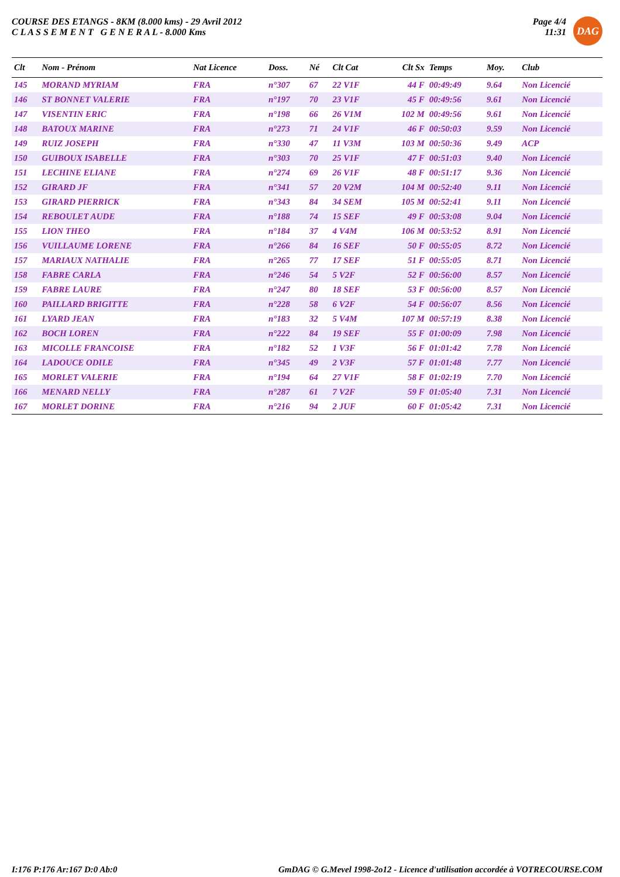COURSE DES ETANGS - 8KM (8.000 kms) - 29 Avril 2012
C L A S S E M E N T G E N E R A L - 8.000 Kms
Page 4/4
11:31
DAG
| Clt | Nom - Prénom | Nat Licence | Doss. | Né | Clt Cat | Clt Sx | Temps | Moy. | Club |
| --- | --- | --- | --- | --- | --- | --- | --- | --- | --- |
| 145 | MORAND MYRIAM | FRA | n°307 | 67 | 22 V1F | 44 F | 00:49:49 | 9.64 | Non Licencié |
| 146 | ST BONNET VALERIE | FRA | n°197 | 70 | 23 V1F | 45 F | 00:49:56 | 9.61 | Non Licencié |
| 147 | VISENTIN ERIC | FRA | n°198 | 66 | 26 V1M | 102 M | 00:49:56 | 9.61 | Non Licencié |
| 148 | BATOUX MARINE | FRA | n°273 | 71 | 24 V1F | 46 F | 00:50:03 | 9.59 | Non Licencié |
| 149 | RUIZ JOSEPH | FRA | n°330 | 47 | 11 V3M | 103 M | 00:50:36 | 9.49 | ACP |
| 150 | GUIBOUX ISABELLE | FRA | n°303 | 70 | 25 V1F | 47 F | 00:51:03 | 9.40 | Non Licencié |
| 151 | LECHINE ELIANE | FRA | n°274 | 69 | 26 V1F | 48 F | 00:51:17 | 9.36 | Non Licencié |
| 152 | GIRARD JF | FRA | n°341 | 57 | 20 V2M | 104 M | 00:52:40 | 9.11 | Non Licencié |
| 153 | GIRARD PIERRICK | FRA | n°343 | 84 | 34 SEM | 105 M | 00:52:41 | 9.11 | Non Licencié |
| 154 | REBOULET AUDE | FRA | n°188 | 74 | 15 SEF | 49 F | 00:53:08 | 9.04 | Non Licencié |
| 155 | LION THEO | FRA | n°184 | 37 | 4 V4M | 106 M | 00:53:52 | 8.91 | Non Licencié |
| 156 | VUILLAUME LORENE | FRA | n°266 | 84 | 16 SEF | 50 F | 00:55:05 | 8.72 | Non Licencié |
| 157 | MARIAUX NATHALIE | FRA | n°265 | 77 | 17 SEF | 51 F | 00:55:05 | 8.71 | Non Licencié |
| 158 | FABRE CARLA | FRA | n°246 | 54 | 5 V2F | 52 F | 00:56:00 | 8.57 | Non Licencié |
| 159 | FABRE LAURE | FRA | n°247 | 80 | 18 SEF | 53 F | 00:56:00 | 8.57 | Non Licencié |
| 160 | PAILLARD BRIGITTE | FRA | n°228 | 58 | 6 V2F | 54 F | 00:56:07 | 8.56 | Non Licencié |
| 161 | LYARD JEAN | FRA | n°183 | 32 | 5 V4M | 107 M | 00:57:19 | 8.38 | Non Licencié |
| 162 | BOCH LOREN | FRA | n°222 | 84 | 19 SEF | 55 F | 01:00:09 | 7.98 | Non Licencié |
| 163 | MICOLLE FRANCOISE | FRA | n°182 | 52 | 1 V3F | 56 F | 01:01:42 | 7.78 | Non Licencié |
| 164 | LADOUCE ODILE | FRA | n°345 | 49 | 2 V3F | 57 F | 01:01:48 | 7.77 | Non Licencié |
| 165 | MORLET VALERIE | FRA | n°194 | 64 | 27 V1F | 58 F | 01:02:19 | 7.70 | Non Licencié |
| 166 | MENARD NELLY | FRA | n°287 | 61 | 7 V2F | 59 F | 01:05:40 | 7.31 | Non Licencié |
| 167 | MORLET DORINE | FRA | n°216 | 94 | 2 JUF | 60 F | 01:05:42 | 7.31 | Non Licencié |
I:176 P:176 Ar:167 D:0 Ab:0 GmDAG © G.Mevel 1998-2o12 - Licence d'utilisation accordée à VOTRECOURSE.COM